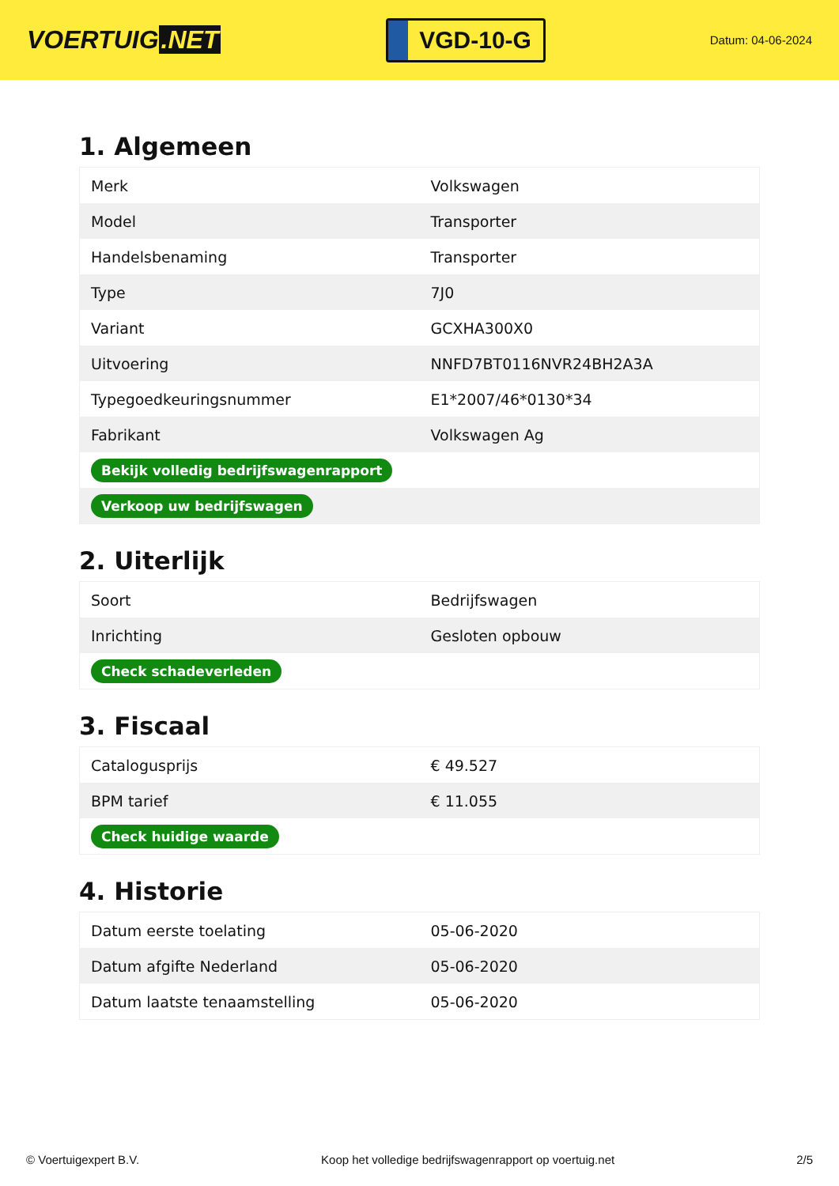VOERTUIG.NET
VGD-10-G
Datum: 04-06-2024
1. Algemeen
| Merk | Volkswagen |
| Model | Transporter |
| Handelsbenaming | Transporter |
| Type | 7J0 |
| Variant | GCXHA300X0 |
| Uitvoering | NNFD7BT0116NVR24BH2A3A |
| Typegoedkeuringsnummer | E1*2007/46*0130*34 |
| Fabrikant | Volkswagen Ag |
| Bekijk volledig bedrijfswagenrapport | |
| Verkoop uw bedrijfswagen | |
2. Uiterlijk
| Soort | Bedrijfswagen |
| Inrichting | Gesloten opbouw |
| Check schadeverleden | |
3. Fiscaal
| Catalogusprijs | € 49.527 |
| BPM tarief | € 11.055 |
| Check huidige waarde | |
4. Historie
| Datum eerste toelating | 05-06-2020 |
| Datum afgifte Nederland | 05-06-2020 |
| Datum laatste tenaamstelling | 05-06-2020 |
© Voertuigexpert B.V. Koop het volledige bedrijfswagenrapport op voertuig.net 2/5